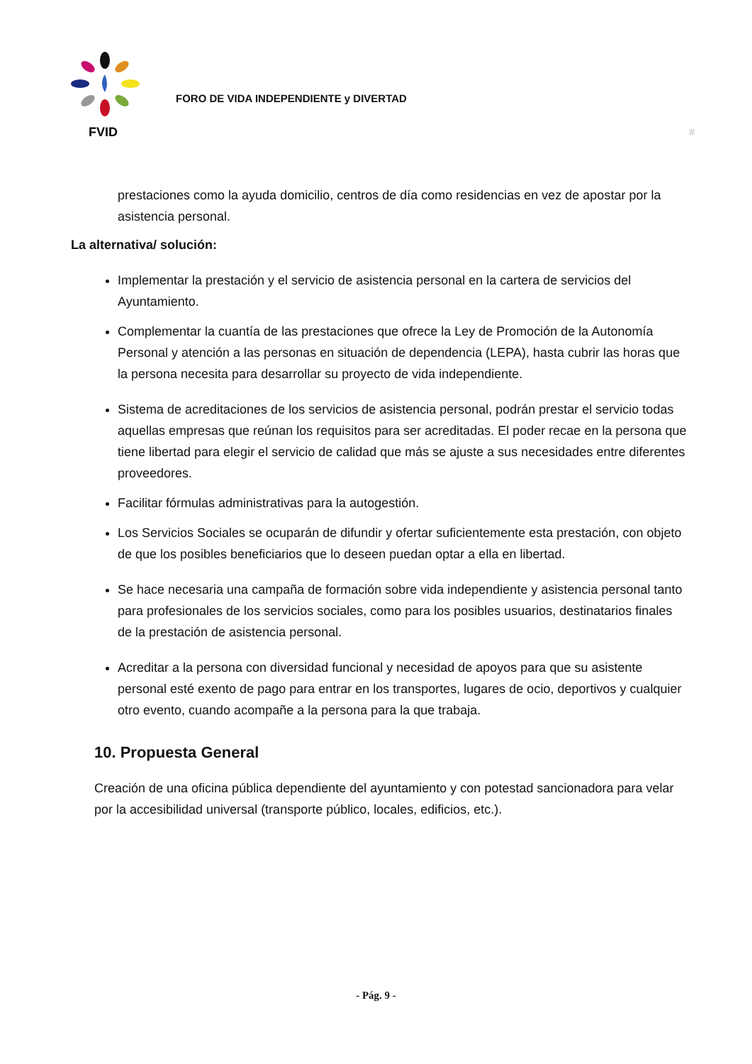FVID
FORO DE VIDA INDEPENDIENTE y DIVERTAD
#
prestaciones como la ayuda domicilio, centros de día como residencias en vez de apostar por la asistencia personal.
La alternativa/ solución:
Implementar la prestación y el servicio de asistencia personal en la cartera de servicios del Ayuntamiento.
Complementar la cuantía de las prestaciones que ofrece la Ley de Promoción de la Autonomía Personal y atención a las personas en situación de dependencia (LEPA), hasta cubrir las horas que la persona necesita para desarrollar su proyecto de vida independiente.
Sistema de acreditaciones de los servicios de asistencia personal, podrán prestar el servicio todas aquellas empresas que reúnan los requisitos para ser acreditadas. El poder recae en la persona que tiene libertad para elegir el servicio de calidad que más se ajuste a sus necesidades entre diferentes proveedores.
Facilitar fórmulas administrativas para la autogestión.
Los Servicios Sociales se ocuparán de difundir y ofertar suficientemente esta prestación, con objeto de que los posibles beneficiarios que lo deseen puedan optar a ella en libertad.
Se hace necesaria una campaña de formación sobre vida independiente y asistencia personal tanto para profesionales de los servicios sociales, como para los posibles usuarios, destinatarios finales de la prestación de asistencia personal.
Acreditar a la persona con diversidad funcional y necesidad de apoyos para que su asistente personal esté exento de pago para entrar en los transportes, lugares de ocio, deportivos y cualquier otro evento, cuando acompañe a la persona para la que trabaja.
10. Propuesta General
Creación de una oficina pública dependiente del ayuntamiento y con potestad sancionadora para velar por la accesibilidad universal (transporte público, locales, edificios, etc.).
- Pág. 9 -